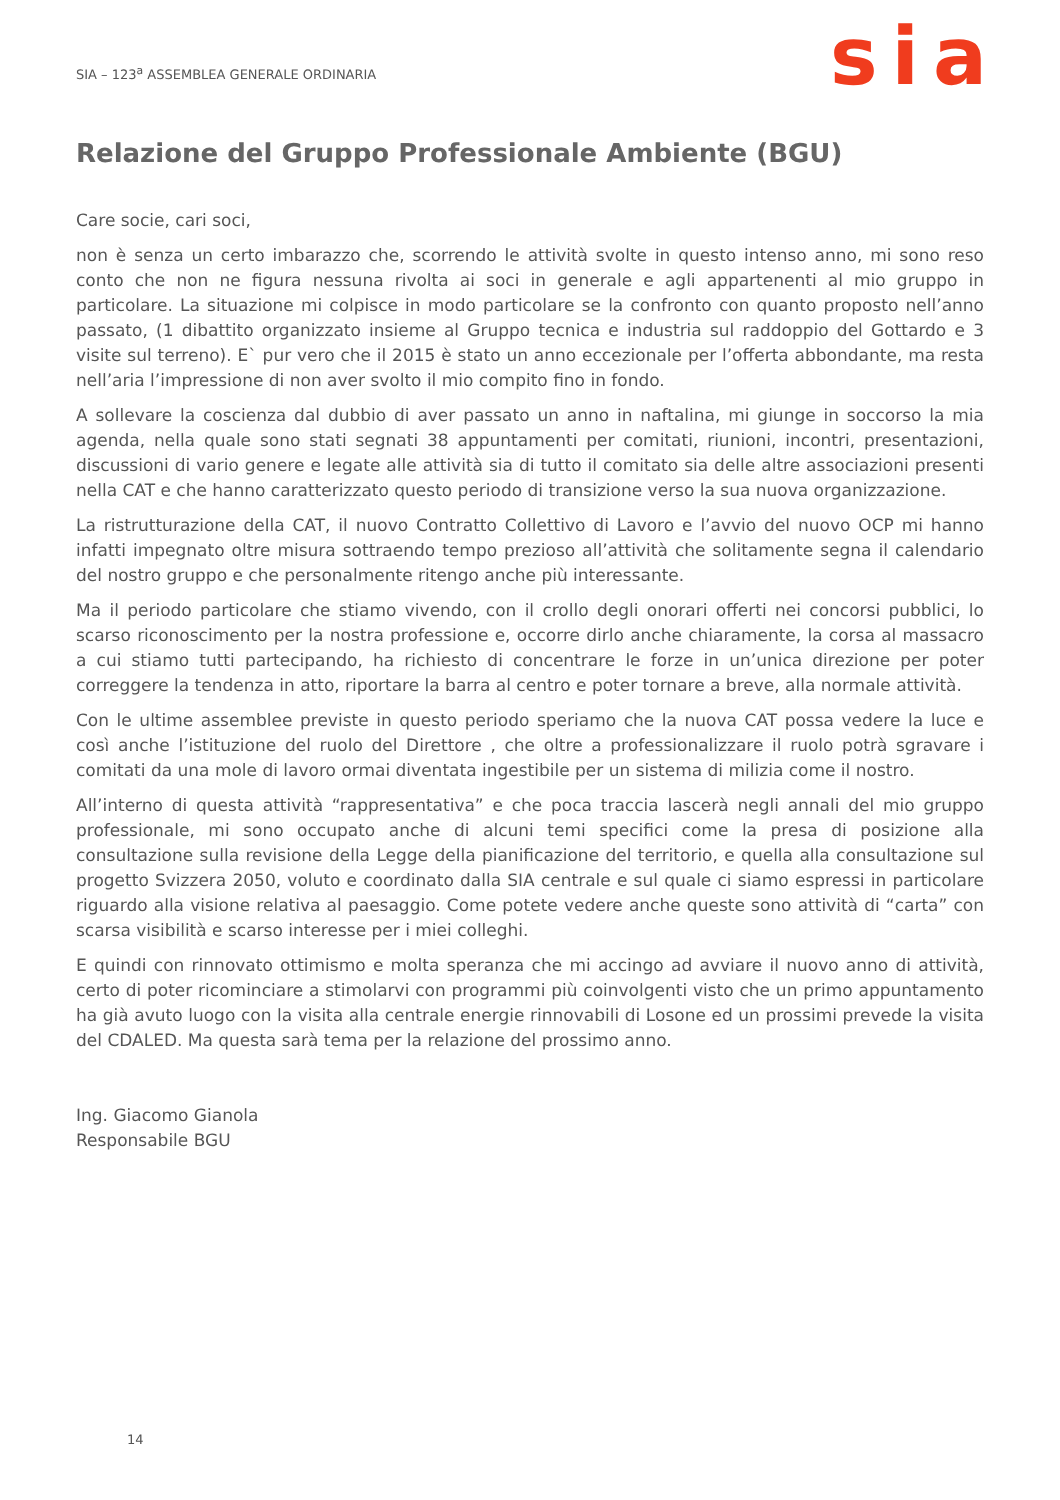SIA – 123<sup>a</sup> ASSEMBLEA GENERALE ORDINARIA
sia
Relazione del Gruppo Professionale Ambiente (BGU)
Care socie, cari soci,
non è senza un certo imbarazzo che, scorrendo le attività svolte in questo intenso anno, mi sono reso conto che non ne figura nessuna rivolta ai soci in generale e agli appartenenti al mio gruppo in particolare. La situazione mi colpisce in modo particolare se la confronto con quanto proposto nell’anno passato, (1 dibattito organizzato insieme al Gruppo tecnica e industria sul raddoppio del Gottardo e 3 visite sul terreno). E` pur vero che il 2015 è stato un anno eccezionale per l’offerta abbondante, ma resta nell’aria l’impressione di non aver svolto il mio compito fino in fondo.
A sollevare la coscienza dal dubbio di aver passato un anno in naftalina, mi giunge in soccorso la mia agenda, nella quale sono stati segnati 38 appuntamenti per comitati, riunioni, incontri, presentazioni, discussioni di vario genere e legate alle attività sia di tutto il comitato sia delle altre associazioni presenti nella CAT e che hanno caratterizzato questo periodo di transizione verso la sua nuova organizzazione.
La ristrutturazione della CAT, il nuovo Contratto Collettivo di Lavoro e l’avvio del nuovo OCP mi hanno infatti impegnato oltre misura sottraendo tempo prezioso all’attività che solitamente segna il calendario del nostro gruppo e che personalmente ritengo anche più interessante.
Ma il periodo particolare che stiamo vivendo, con il crollo degli onorari offerti nei concorsi pubblici, lo scarso riconoscimento per la nostra professione e, occorre dirlo anche chiaramente, la corsa al massacro a cui stiamo tutti partecipando, ha richiesto di concentrare le forze in un’unica direzione per poter correggere la tendenza in atto, riportare la barra al centro e poter tornare a breve, alla normale attività.
Con le ultime assemblee previste in questo periodo speriamo che la nuova CAT possa vedere la luce e così anche l’istituzione del ruolo del Direttore , che oltre a professionalizzare il ruolo potrà sgravare i comitati da una mole di lavoro ormai diventata ingestibile per un sistema di milizia come il nostro.
All’interno di questa attività “rappresentativa” e che poca traccia lascerà negli annali del mio gruppo professionale, mi sono occupato anche di alcuni temi specifici come la presa di posizione alla consultazione sulla revisione della Legge della pianificazione del territorio, e quella alla consultazione sul progetto Svizzera 2050, voluto e coordinato dalla SIA centrale e sul quale ci siamo espressi in particolare riguardo alla visione relativa al paesaggio. Come potete vedere anche queste sono attività di “carta” con scarsa visibilità e scarso interesse per i miei colleghi.
E quindi con rinnovato ottimismo e molta speranza che mi accingo ad avviare il nuovo anno di attività, certo di poter ricominciare a stimolarvi con programmi più coinvolgenti visto che un primo appuntamento ha già avuto luogo con la visita alla centrale energie rinnovabili di Losone ed un prossimi prevede la visita del CDALED. Ma questa sarà tema per la relazione del prossimo anno.
Ing. Giacomo Gianola
Responsabile BGU
14